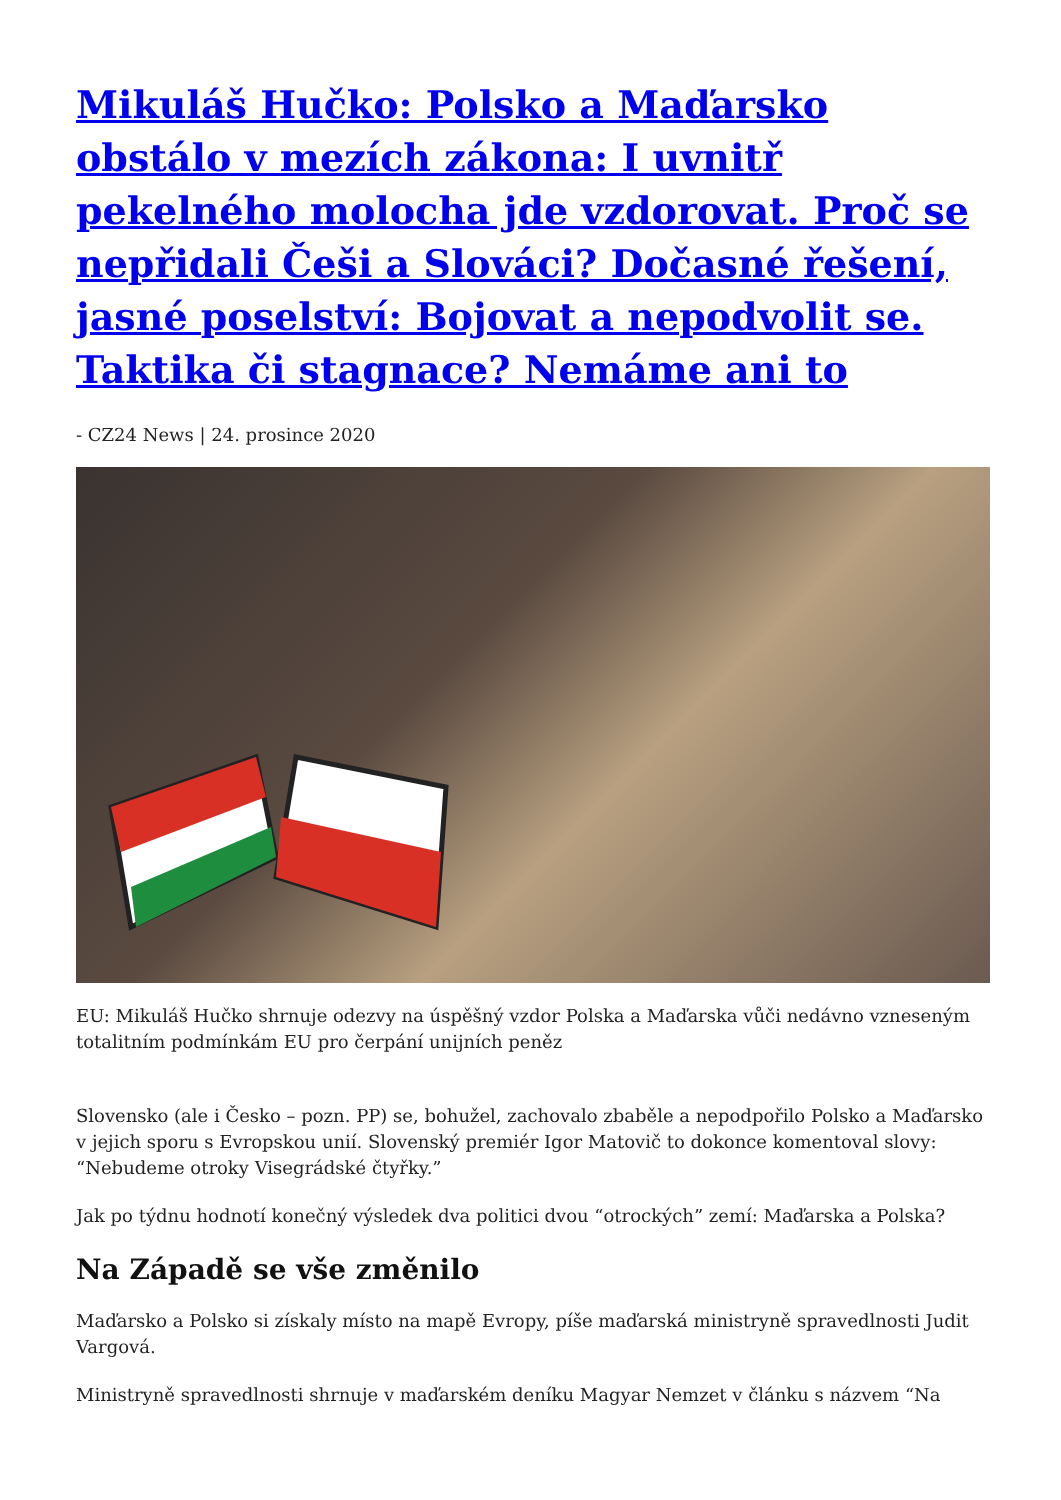Mikuláš Hučko: Polsko a Maďarsko obstálo v mezích zákona: I uvnitř pekelného molocha jde vzdorovat. Proč se nepřidali Češi a Slováci? Dočasné řešení, jasné poselství: Bojovat a nepodvolit se. Taktika či stagnace? Nemáme ani to
- CZ24 News | 24. prosince 2020
EU: Mikuláš Hučko shrnuje odezvy na úspěšný vzdor Polska a Maďarska vůči nedávno vzneseným totalitním podmínkám EU pro čerpání unijních peněz
Slovensko (ale i Česko – pozn. PP) se, bohužel, zachovalo zbaběle a nepodpořilo Polsko a Maďarsko v jejich sporu s Evropskou unií. Slovenský premiér Igor Matovič to dokonce komentoval slovy: “Nebudeme otroky Visegrádské čtyřky.”
Jak po týdnu hodnotí konečný výsledek dva politici dvou “otrockých” zemí: Maďarska a Polska?
Na Západě se vše změnilo
Maďarsko a Polsko si získaly místo na mapě Evropy, píše maďarská ministryně spravedlnosti Judit Vargová.
Ministryně spravedlnosti shrnuje v maďarském deníku Magyar Nemzet v článku s názvem “Na